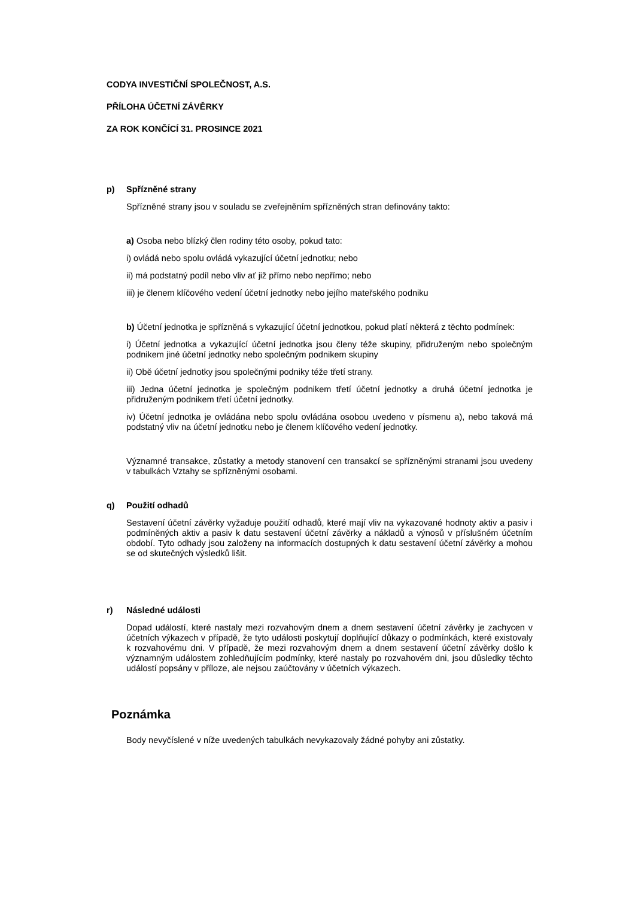CODYA INVESTIČNÍ SPOLEČNOST, A.S.
PŘÍLOHA ÚČETNÍ ZÁVĚRKY
ZA ROK KONČÍCÍ 31. PROSINCE 2021
p) Spřízněné strany
Spřízněné strany jsou v souladu se zveřejněním spřízněných stran definovány takto:
a) Osoba nebo blízký člen rodiny této osoby, pokud tato:
i) ovládá nebo spolu ovládá vykazující účetní jednotku; nebo
ii) má podstatný podíl nebo vliv ať již přímo nebo nepřímo; nebo
iii) je členem klíčového vedení účetní jednotky nebo jejího mateřského podniku
b) Účetní jednotka je spřízněná s vykazující účetní jednotkou, pokud platí některá z těchto podmínek:
i) Účetní jednotka a vykazující účetní jednotka jsou členy téže skupiny, přidruženým nebo společným podnikem jiné účetní jednotky nebo společným podnikem skupiny
ii) Obě účetní jednotky jsou společnými podniky téže třetí strany.
iii) Jedna účetní jednotka je společným podnikem třetí účetní jednotky a druhá účetní jednotka je přidruženým podnikem třetí účetní jednotky.
iv) Účetní jednotka je ovládána nebo spolu ovládána osobou uvedeno v písmenu a), nebo taková má podstatný vliv na účetní jednotku nebo je členem klíčového vedení jednotky.
Významné transakce, zůstatky a metody stanovení cen transakcí se spřízněnými stranami jsou uvedeny v tabulkách Vztahy se spřízněnými osobami.
q) Použití odhadů
Sestavení účetní závěrky vyžaduje použití odhadů, které mají vliv na vykazované hodnoty aktiv a pasiv i podmíněných aktiv a pasiv k datu sestavení účetní závěrky a nákladů a výnosů v příslušném účetním období. Tyto odhady jsou založeny na informacích dostupných k datu sestavení účetní závěrky a mohou se od skutečných výsledků lišit.
r) Následné události
Dopad událostí, které nastaly mezi rozvahovým dnem a dnem sestavení účetní závěrky je zachycen v účetních výkazech v případě, že tyto události poskytují doplňující důkazy o podmínkách, které existovaly k rozvahovému dni. V případě, že mezi rozvahovým dnem a dnem sestavení účetní závěrky došlo k významným událostem zohledňujícím podmínky, které nastaly po rozvahovém dni, jsou důsledky těchto událostí popsány v příloze, ale nejsou zaúčtovány v účetních výkazech.
Poznámka
Body nevyčíslené v níže uvedených tabulkách nevykazovaly žádné pohyby ani zůstatky.